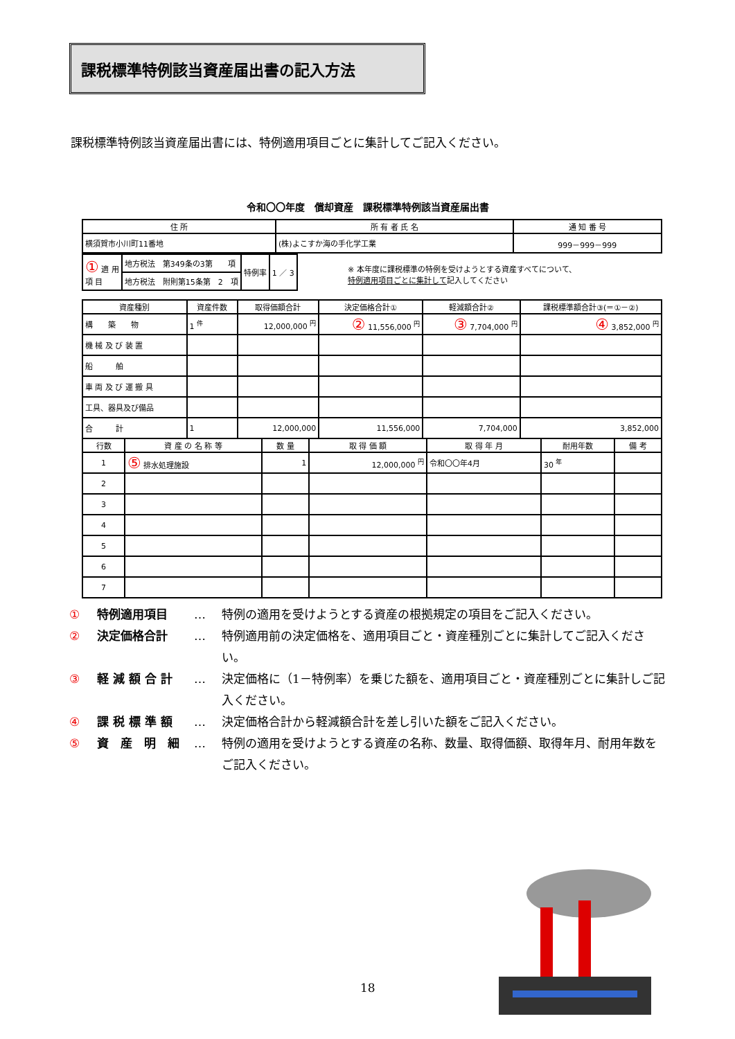課税標準特例該当資産届出書の記入方法
課税標準特例該当資産届出書には、特例適用項目ごとに集計してご記入ください。
令和〇〇年度　償却資産　課税標準特例該当資産届出書
| 住 所 | 所 有 者 氏 名 | 通 知 番 号 |
| --- | --- | --- |
| 横須賀市小川町11番地 | (株)よこすか海の手化学工業 | 999－999－999 |
| ① 適 用 項 目 | 地方税法 第349条の3第 項 | 特例率 | 1 ／ 3 |
| | 地方税法 附則第15条第 2 項 | | |
※ 本年度に課税標準の特例を受けようとする資産すべてについて、
特例適用項目ごとに集計して記入してください
| 資産種別 | 資産件数 | 取得価額合計 | 決定価格合計① | 軽減額合計② | 課税標準額合計③(＝①－②) |
| --- | --- | --- | --- | --- | --- |
| 構 築 物 | 1 <sup>件</sup> | 12,000,000 <sup>円</sup> | ② 11,556,000 <sup>円</sup> | ③ 7,704,000 <sup>円</sup> | ④ 3,852,000 <sup>円</sup> |
| 機 械 及 び 装 置 | | | | | |
| 船 舶 | | | | | |
| 車 両 及 び 運 搬 具 | | | | | |
| 工具、器具及び備品 | | | | | |
| 合 計 | 1 | 12,000,000 | 11,556,000 | 7,704,000 | 3,852,000 |
| 行数 | 資 産 の 名 称 等 | 数 量 | 取 得 価 額 | 取 得 年 月 | 耐用年数 | 備 考 |
| --- | --- | --- | --- | --- | --- | --- |
| 1 | ⑤ 排水処理施設 | 1 | 12,000,000 <sup>円</sup> | 令和〇〇年4月 | 30 <sup>年</sup> | |
| 2 | | | | | | |
| 3 | | | | | | |
| 4 | | | | | | |
| 5 | | | | | | |
| 6 | | | | | | |
| 7 | | | | | | |
① 特例適用項目 … 特例の適用を受けようとする資産の根拠規定の項目をご記入ください。
② 決定価格合計 … 特例適用前の決定価格を、適用項目ごと・資産種別ごとに集計してご記入ください。
③ 軽 減 額 合 計 … 決定価格に（1－特例率）を乗じた額を、適用項目ごと・資産種別ごとに集計しご記入ください。
④ 課 税 標 準 額 … 決定価格合計から軽減額合計を差し引いた額をご記入ください。
⑤ 資　産　明　細 … 特例の適用を受けようとする資産の名称、数量、取得価額、取得年月、耐用年数をご記入ください。
18